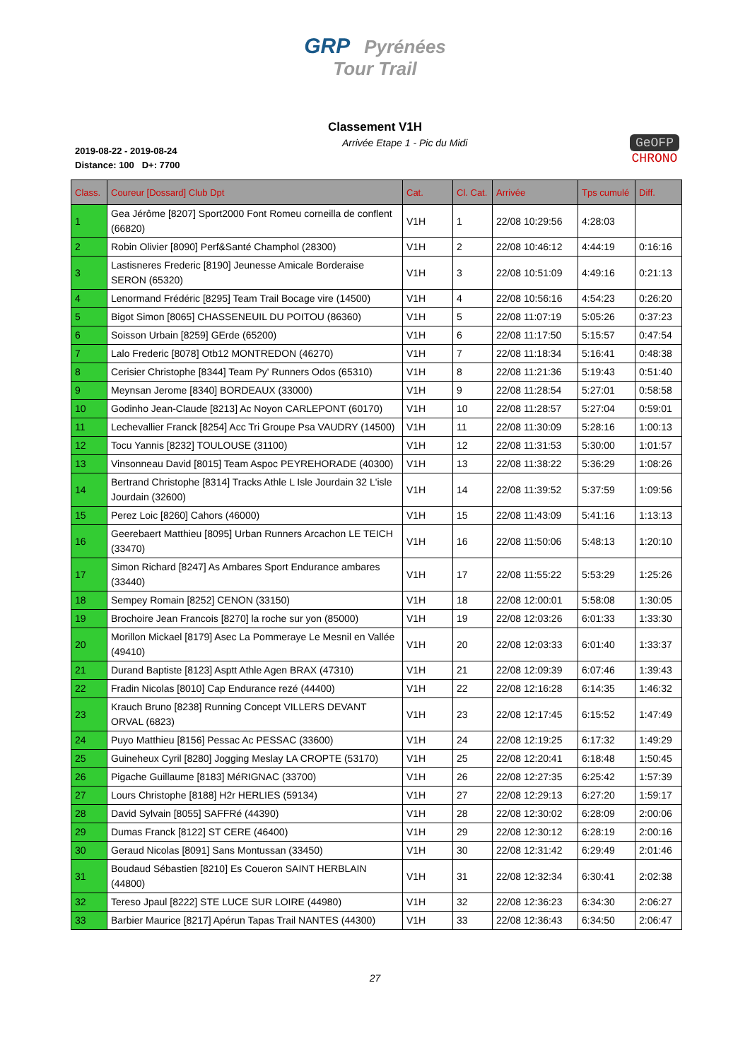GRP Pyrénées
Tour Trail
Classement V1H
2019-08-22 - 2019-08-24
Distance: 100 D+: 7700
Arrivée Etape 1 - Pic du Midi
GeOFP
CHRONO
| Class. | Coureur [Dossard] Club Dpt | Cat. | Cl. Cat. | Arrivée | Tps cumulé | Diff. |
| --- | --- | --- | --- | --- | --- | --- |
| 1 | Gea Jérôme [8207] Sport2000 Font Romeu corneilla de conflent (66820) | V1H | 1 | 22/08 10:29:56 | 4:28:03 | |
| 2 | Robin Olivier [8090] Perf&Santé Champhol (28300) | V1H | 2 | 22/08 10:46:12 | 4:44:19 | 0:16:16 |
| 3 | Lastisneres Frederic [8190] Jeunesse Amicale Borderaise SERON (65320) | V1H | 3 | 22/08 10:51:09 | 4:49:16 | 0:21:13 |
| 4 | Lenormand Frédéric [8295] Team Trail Bocage vire (14500) | V1H | 4 | 22/08 10:56:16 | 4:54:23 | 0:26:20 |
| 5 | Bigot Simon [8065] CHASSENEUIL DU POITOU (86360) | V1H | 5 | 22/08 11:07:19 | 5:05:26 | 0:37:23 |
| 6 | Soisson Urbain [8259] GErde (65200) | V1H | 6 | 22/08 11:17:50 | 5:15:57 | 0:47:54 |
| 7 | Lalo Frederic [8078] Otb12 MONTREDON (46270) | V1H | 7 | 22/08 11:18:34 | 5:16:41 | 0:48:38 |
| 8 | Cerisier Christophe [8344] Team Py' Runners Odos (65310) | V1H | 8 | 22/08 11:21:36 | 5:19:43 | 0:51:40 |
| 9 | Meynsan Jerome [8340] BORDEAUX (33000) | V1H | 9 | 22/08 11:28:54 | 5:27:01 | 0:58:58 |
| 10 | Godinho Jean-Claude [8213] Ac Noyon CARLEPONT (60170) | V1H | 10 | 22/08 11:28:57 | 5:27:04 | 0:59:01 |
| 11 | Lechevallier Franck [8254] Acc Tri Groupe Psa VAUDRY (14500) | V1H | 11 | 22/08 11:30:09 | 5:28:16 | 1:00:13 |
| 12 | Tocu Yannis [8232] TOULOUSE (31100) | V1H | 12 | 22/08 11:31:53 | 5:30:00 | 1:01:57 |
| 13 | Vinsonneau David [8015] Team Aspoc PEYREHORADE (40300) | V1H | 13 | 22/08 11:38:22 | 5:36:29 | 1:08:26 |
| 14 | Bertrand Christophe [8314] Tracks Athle L Isle Jourdain 32 L'isle Jourdain (32600) | V1H | 14 | 22/08 11:39:52 | 5:37:59 | 1:09:56 |
| 15 | Perez Loic [8260] Cahors (46000) | V1H | 15 | 22/08 11:43:09 | 5:41:16 | 1:13:13 |
| 16 | Geerebaert Matthieu [8095] Urban Runners Arcachon LE TEICH (33470) | V1H | 16 | 22/08 11:50:06 | 5:48:13 | 1:20:10 |
| 17 | Simon Richard [8247] As Ambares Sport Endurance ambares (33440) | V1H | 17 | 22/08 11:55:22 | 5:53:29 | 1:25:26 |
| 18 | Sempey Romain [8252] CENON (33150) | V1H | 18 | 22/08 12:00:01 | 5:58:08 | 1:30:05 |
| 19 | Brochoire Jean Francois [8270] la roche sur yon (85000) | V1H | 19 | 22/08 12:03:26 | 6:01:33 | 1:33:30 |
| 20 | Morillon Mickael [8179] Asec La Pommeraye Le Mesnil en Vallée (49410) | V1H | 20 | 22/08 12:03:33 | 6:01:40 | 1:33:37 |
| 21 | Durand Baptiste [8123] Asptt Athle Agen BRAX (47310) | V1H | 21 | 22/08 12:09:39 | 6:07:46 | 1:39:43 |
| 22 | Fradin Nicolas [8010] Cap Endurance rezé (44400) | V1H | 22 | 22/08 12:16:28 | 6:14:35 | 1:46:32 |
| 23 | Krauch Bruno [8238] Running Concept VILLERS DEVANT ORVAL (6823) | V1H | 23 | 22/08 12:17:45 | 6:15:52 | 1:47:49 |
| 24 | Puyo Matthieu [8156] Pessac Ac PESSAC (33600) | V1H | 24 | 22/08 12:19:25 | 6:17:32 | 1:49:29 |
| 25 | Guineheux Cyril [8280] Jogging Meslay LA CROPTE (53170) | V1H | 25 | 22/08 12:20:41 | 6:18:48 | 1:50:45 |
| 26 | Pigache Guillaume [8183] MéRIGNAC (33700) | V1H | 26 | 22/08 12:27:35 | 6:25:42 | 1:57:39 |
| 27 | Lours Christophe [8188] H2r HERLIES (59134) | V1H | 27 | 22/08 12:29:13 | 6:27:20 | 1:59:17 |
| 28 | David Sylvain [8055] SAFFRé (44390) | V1H | 28 | 22/08 12:30:02 | 6:28:09 | 2:00:06 |
| 29 | Dumas Franck [8122] ST CERE (46400) | V1H | 29 | 22/08 12:30:12 | 6:28:19 | 2:00:16 |
| 30 | Geraud Nicolas [8091] Sans Montussan (33450) | V1H | 30 | 22/08 12:31:42 | 6:29:49 | 2:01:46 |
| 31 | Boudaud Sébastien [8210] Es Coueron SAINT HERBLAIN (44800) | V1H | 31 | 22/08 12:32:34 | 6:30:41 | 2:02:38 |
| 32 | Tereso Jpaul [8222] STE LUCE SUR LOIRE (44980) | V1H | 32 | 22/08 12:36:23 | 6:34:30 | 2:06:27 |
| 33 | Barbier Maurice [8217] Apérun Tapas Trail NANTES (44300) | V1H | 33 | 22/08 12:36:43 | 6:34:50 | 2:06:47 |
27